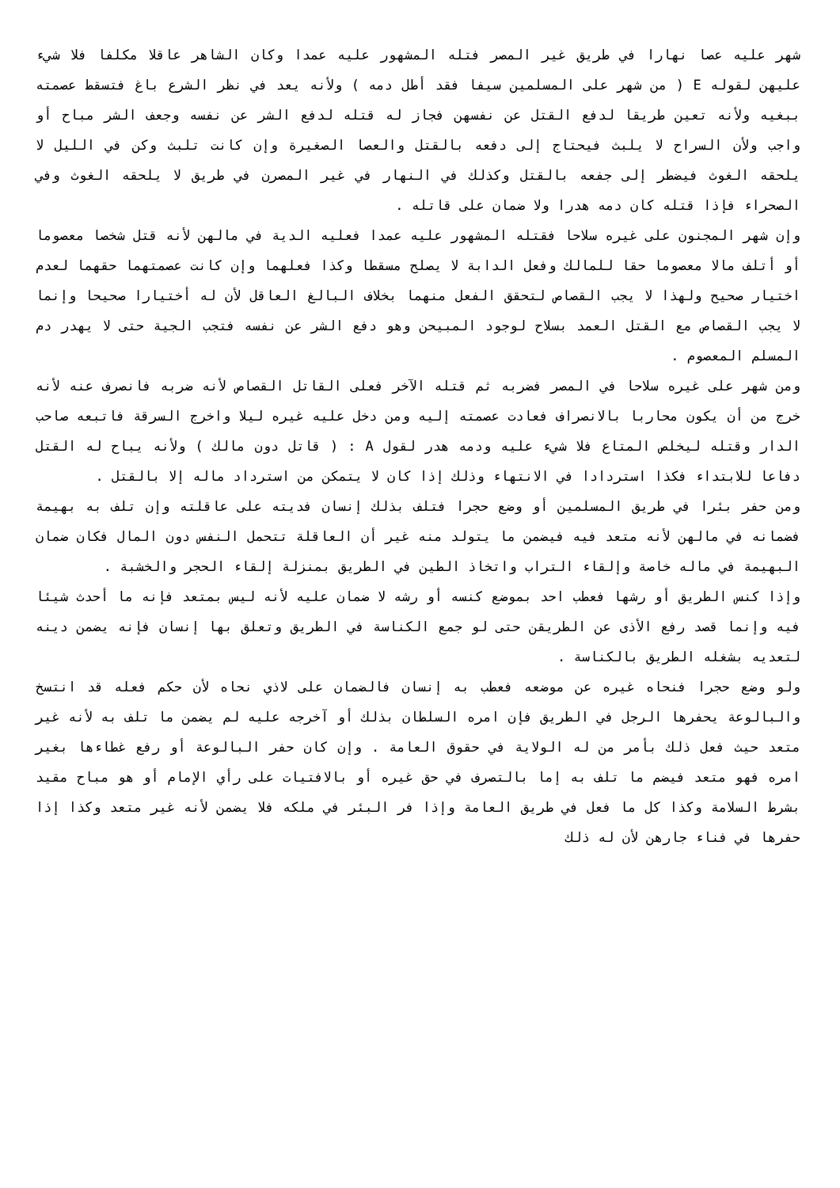شهر عليه عصا نهارا في طريق غير المصر فتله المشهور عليه عمدا وكان الشاهر عاقلا مكلفا فلا شيء عليهن لقوله E ( من شهر على المسلمين سيفا فقد أطل دمه ) ولأنه يعد في نظر الشرع باغ فتسقط عصمته ببغيه ولأنه تعين طريقا لدفع القتل عن نفسهن فجاز له قتله لدفع الشر عن نفسه وجعف الشر مباح أو واجب ولأن السراح لا يلبث فيحتاج إلى دفعه بالقتل والعصا الصغيرة وإن كانت تلبث وكن في الليل لا يلحقه الغوث فيضطر إلى جفعه بالقتل وكذلك في النهار في غير المصرن في طريق لا يلحقه الغوث وفي الصحراء فإذا قتله كان دمه هدرا ولا ضمان على قاتله .
وإن شهر المجنون على غيره سلاحا فقتله المشهور عليه عمدا فعليه الدية في مالهن لأنه قتل شخصا معصوما أو أتلف مالا معصوما حقا للمالك وفعل الدابة لا يصلح مسقطا وكذا فعلهما وإن كانت عصمتهما حقهما لعدم اختيار صحيح ولهذا لا يجب القصاص لتحقق الفعل منهما بخلاف البالغ العاقل لأن له أختيارا صحيحا وإنما لا يجب القصاص مع القتل العمد بسلاح لوجود المبيحن وهو دفع الشر عن نفسه فتجب الجية حتى لا يهدر دم المسلم المعصوم .
ومن شهر على غيره سلاحا في المصر فضربه ثم قتله الآخر فعلى القاتل القصاص لأنه ضربه فانصرف عنه لأنه خرج من أن يكون محاربا بالانصراف فعادت عصمته إليه ومن دخل عليه غيره ليلا واخرج السرقة فاتبعه صاحب الدار وقتله ليخلص المتاع فلا شيء عليه ودمه هدر لقول A : ( قاتل دون مالك ) ولأنه يباح له القتل دفاعا للابتداء فكذا استردادا في الانتهاء وذلك إذا كان لا يتمكن من استرداد ماله إلا بالقتل .
ومن حفر بئرا في طريق المسلمين أو وضع حجرا فتلف بذلك إنسان فديته على عاقلته وإن تلف به بهيمة فضمانه في مالهن لأنه متعد فيه فيضمن ما يتولد منه غير أن العاقلة تتحمل النفس دون المال فكان ضمان البهيمة في ماله خاصة وإلقاء التراب واتخاذ الطين في الطريق بمنزلة إلقاء الحجر والخشبة .
وإذا كنس الطريق أو رشها فعطب احد بموضع كنسه أو رشه لا ضمان عليه لأنه ليس بمتعد فإنه ما أحدث شيئا فيه وإنما قصد رفع الأذى عن الطريقن حتى لو جمع الكناسة في الطريق وتعلق بها إنسان فإنه يضمن دينه لتعديه بشغله الطريق بالكناسة .
ولو وضع حجرا فنحاه غيره عن موضعه فعطب به إنسان فالضمان على لاذي نحاه لأن حكم فعله قد انتسخ والبالوعة يحفرها الرجل في الطريق فإن امره السلطان بذلك أو آخرجه عليه لم يضمن ما تلف به لأنه غير متعد حيث فعل ذلك بأمر من له الولاية في حقوق العامة . وإن كان حفر البالوعة أو رفع غطاءها بغير امره فهو متعد فيضم ما تلف به إما بالتصرف في حق غيره أو بالافتيات على رأي الإمام أو هو مباح مقيد بشرط السلامة وكذا كل ما فعل في طريق العامة وإذا فر البئر في ملكه فلا يضمن لأنه غير متعد وكذا إذا حفرها في فناء جارهن لأن له ذلك